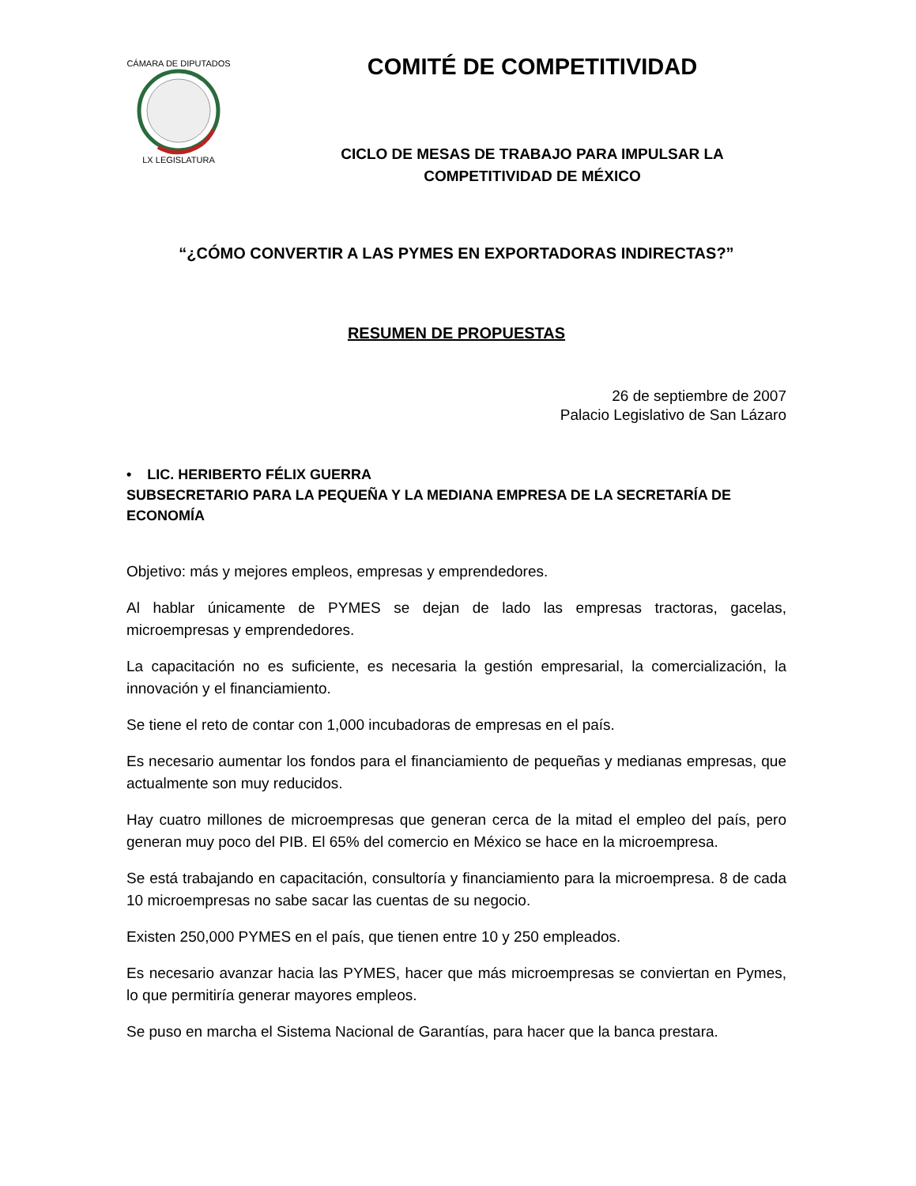CÁMARA DE DIPUTADOS
LX LEGISLATURA
COMITÉ DE COMPETITIVIDAD
CICLO DE MESAS DE TRABAJO PARA IMPULSAR LA COMPETITIVIDAD DE MÉXICO
“¿CÓMO CONVERTIR A LAS PYMES EN EXPORTADORAS INDIRECTAS?”
RESUMEN DE PROPUESTAS
26 de septiembre de 2007
Palacio Legislativo de San Lázaro
• LIC. HERIBERTO FÉLIX GUERRA
SUBSECRETARIO PARA LA PEQUEÑA Y LA MEDIANA EMPRESA DE LA SECRETARÍA DE ECONOMÍA
Objetivo: más y mejores empleos, empresas y emprendedores.
Al hablar únicamente de PYMES se dejan de lado las empresas tractoras, gacelas, microempresas y emprendedores.
La capacitación no es suficiente, es necesaria la gestión empresarial, la comercialización, la innovación y el financiamiento.
Se tiene el reto de contar con 1,000 incubadoras de empresas en el país.
Es necesario aumentar los fondos para el financiamiento de pequeñas y medianas empresas, que actualmente son muy reducidos.
Hay cuatro millones de microempresas que generan cerca de la mitad el empleo del país, pero generan muy poco del PIB. El 65% del comercio en México se hace en la microempresa.
Se está trabajando en capacitación, consultoría y financiamiento para la microempresa. 8 de cada 10 microempresas no sabe sacar las cuentas de su negocio.
Existen 250,000 PYMES en el país, que tienen entre 10 y 250 empleados.
Es necesario avanzar hacia las PYMES, hacer que más microempresas se conviertan en Pymes, lo que permitiría generar mayores empleos.
Se puso en marcha el Sistema Nacional de Garantías, para hacer que la banca prestara.